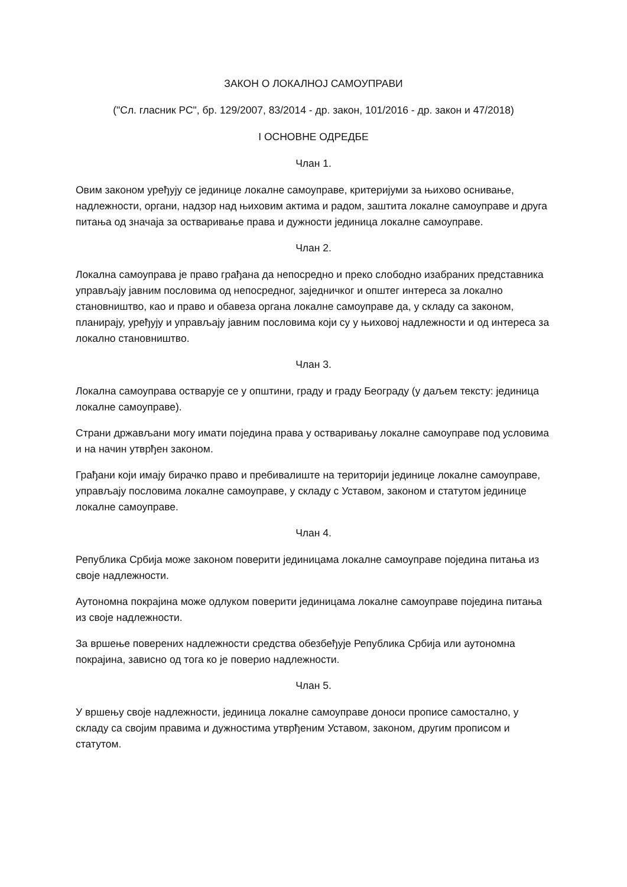ЗАКОН О ЛОКАЛНОЈ САМОУПРАВИ
("Сл. гласник РС", бр. 129/2007, 83/2014 - др. закон, 101/2016 - др. закон и 47/2018)
I ОСНОВНЕ ОДРЕДБЕ
Члан 1.
Овим законом уређују се јединице локалне самоуправе, критеријуми за њихово оснивање, надлежности, органи, надзор над њиховим актима и радом, заштита локалне самоуправе и друга питања од значаја за остваривање права и дужности јединица локалне самоуправе.
Члан 2.
Локална самоуправа је право грађана да непосредно и преко слободно изабраних представника управљају јавним пословима од непосредног, заједничког и општег интереса за локално становништво, као и право и обавеза органа локалне самоуправе да, у складу са законом, планирају, уређују и управљају јавним пословима који су у њиховој надлежности и од интереса за локално становништво.
Члан 3.
Локална самоуправа остварује се у општини, граду и граду Београду (у даљем тексту: јединица локалне самоуправе).
Страни држављани могу имати поједина права у остваривању локалне самоуправе под условима и на начин утврђен законом.
Грађани који имају бирачко право и пребивалиште на територији јединице локалне самоуправе, управљају пословима локалне самоуправе, у складу с Уставом, законом и статутом јединице локалне самоуправе.
Члан 4.
Република Србија може законом поверити јединицама локалне самоуправе поједина питања из своје надлежности.
Аутономна покрајина може одлуком поверити јединицама локалне самоуправе поједина питања из своје надлежности.
За вршење поверених надлежности средства обезбеђује Република Србија или аутономна покрајина, зависно од тога ко је поверио надлежности.
Члан 5.
У вршењу своје надлежности, јединица локалне самоуправе доноси прописе самостално, у складу са својим правима и дужностима утврђеним Уставом, законом, другим прописом и статутом.